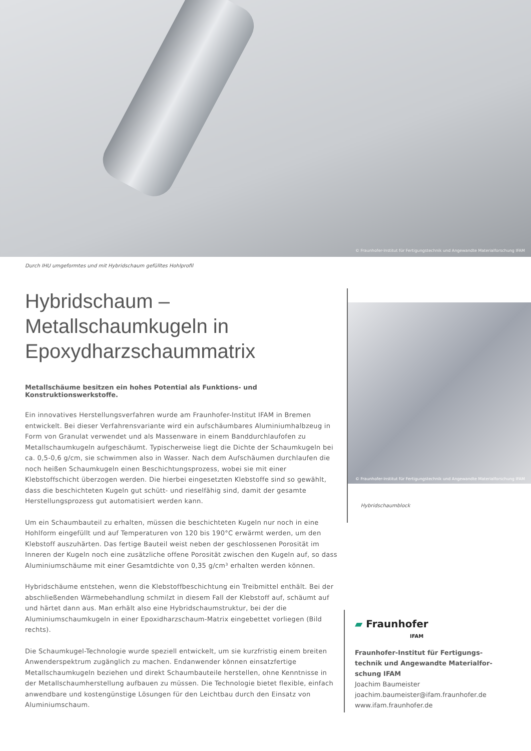© Fraunhofer-Institut für Fertigungstechnik und Angewandte Materialforschung IFAM
Durch IHU umgeformtes und mit Hybridschaum gefülltes Hohlprofil
Hybridschaum – Metallschaumkugeln in Epoxydharzschaummatrix
Metallschäume besitzen ein hohes Potential als Funktions- und Konstruktionswerkstoffe.
Ein innovatives Herstellungsverfahren wurde am Fraunhofer-Institut IFAM in Bremen entwickelt. Bei dieser Verfahrensvariante wird ein aufschäumbares Aluminiumhalbzeug in Form von Granulat verwendet und als Massenware in einem Banddurchlaufofen zu Metallschaumkugeln aufgeschäumt. Typischerweise liegt die Dichte der Schaumkugeln bei ca. 0,5-0,6 g/cm, sie schwimmen also in Wasser. Nach dem Aufschäumen durchlaufen die noch heißen Schaumkugeln einen Beschichtungsprozess, wobei sie mit einer Klebstoffschicht überzogen werden. Die hierbei eingesetzten Klebstoffe sind so gewählt, dass die beschichteten Kugeln gut schütt- und rieselfähig sind, damit der gesamte Herstellungsprozess gut automatisiert werden kann.
Um ein Schaumbauteil zu erhalten, müssen die beschichteten Kugeln nur noch in eine Hohlform eingefüllt und auf Temperaturen von 120 bis 190°C erwärmt werden, um den Klebstoff auszuhärten. Das fertige Bauteil weist neben der geschlossenen Porosität im Inneren der Kugeln noch eine zusätzliche offene Porosität zwischen den Kugeln auf, so dass Aluminiumschäume mit einer Gesamtdichte von 0,35 g/cm³ erhalten werden können.
Hybridschäume entstehen, wenn die Klebstoffbeschichtung ein Treibmittel enthält. Bei der abschließenden Wärmebehandlung schmilzt in diesem Fall der Klebstoff auf, schäumt auf und härtet dann aus. Man erhält also eine Hybridschaumstruktur, bei der die Aluminiumschaumkugeln in einer Epoxidharzschaum-Matrix eingebettet vorliegen (Bild rechts).
Die Schaumkugel-Technologie wurde speziell entwickelt, um sie kurzfristig einem breiten Anwenderspektrum zugänglich zu machen. Endanwender können einsatzfertige Metallschaumkugeln beziehen und direkt Schaumbauteile herstellen, ohne Kenntnisse in der Metallschaumherstellung aufbauen zu müssen. Die Technologie bietet flexible, einfach anwendbare und kostengünstige Lösungen für den Leichtbau durch den Einsatz von Aluminiumschaum.
© Fraunhofer-Institut für Fertigungstechnik und Angewandte Materialforschung IFAM
Hybridschaumblock
▰ Fraunhofer
IFAM
Fraunhofer-Institut für Fertigungs-
technik und Angewandte Materialfor-
schung IFAM
Joachim Baumeister
joachim.baumeister@ifam.fraunhofer.de
www.ifam.fraunhofer.de